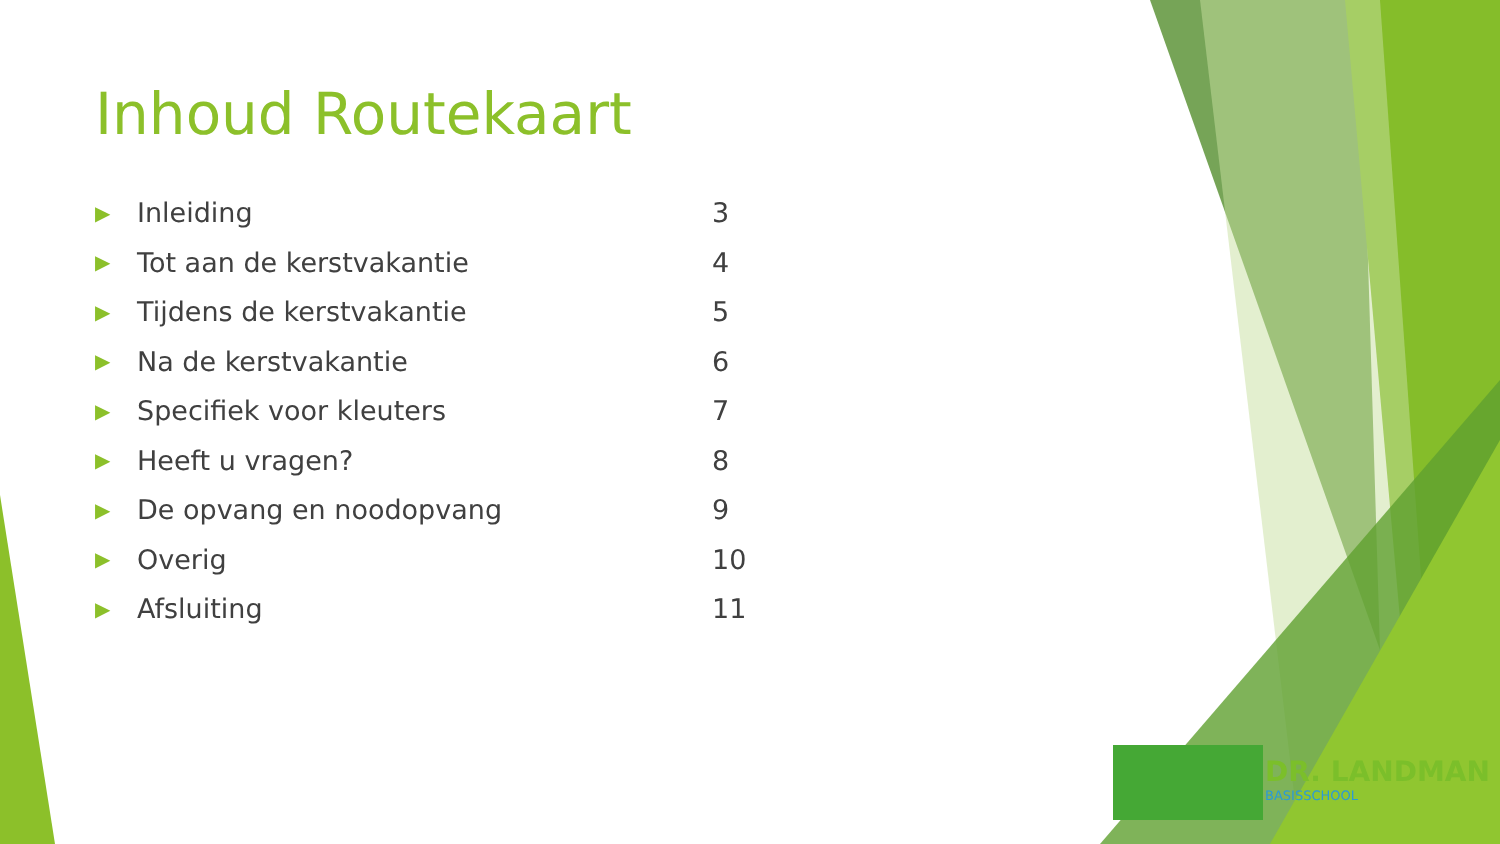Inhoud Routekaart
| ▶ | Inleiding | 3 |
| ▶ | Tot aan de kerstvakantie | 4 |
| ▶ | Tijdens de kerstvakantie | 5 |
| ▶ | Na de kerstvakantie | 6 |
| ▶ | Specifiek voor kleuters | 7 |
| ▶ | Heeft u vragen? | 8 |
| ▶ | De opvang en noodopvang | 9 |
| ▶ | Overig | 10 |
| ▶ | Afsluiting | 11 |
DR. LANDMAN
BASISSCHOOL